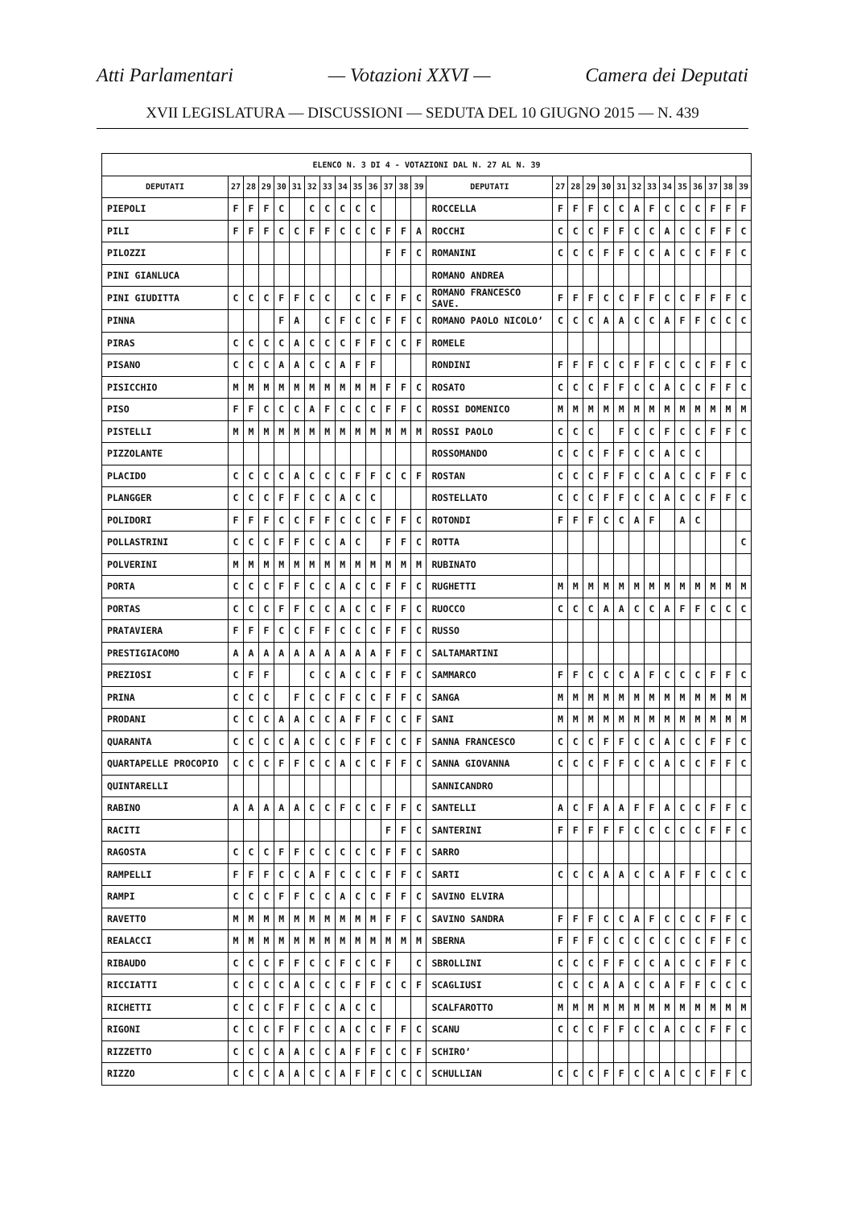Atti Parlamentari — Votazioni XXVI — Camera dei Deputati
XVII LEGISLATURA — DISCUSSIONI — SEDUTA DEL 10 GIUGNO 2015 — N. 439
| ELENCO N. 3 DI 4 - VOTAZIONI DAL N. 27 AL N. 39 | | | | | | | | | | | | | | | | | | | | | | | | | | | |
| --- | --- | --- | --- | --- | --- | --- | --- | --- | --- | --- | --- | --- | --- | --- | --- | --- | --- | --- | --- | --- | --- | --- | --- | --- | --- | --- | --- |
| DEPUTATI | 27 | 28 | 29 | 30 | 31 | 32 | 33 | 34 | 35 | 36 | 37 | 38 | 39 | DEPUTATI | 27 | 28 | 29 | 30 | 31 | 32 | 33 | 34 | 35 | 36 | 37 | 38 | 39 |
| PIEPOLI | F | F | F | C | | C | C | C | C | C | | | | ROCCELLA | F | F | F | C | C | A | F | C | C | C | F | F | F |
| PILI | F | F | F | C | C | F | F | C | C | C | F | F | A | ROCCHI | C | C | C | F | F | C | C | A | C | C | F | F | C |
| PILOZZI | | | | | | | | | | | F | F | C | ROMANINI | C | C | C | F | F | C | C | A | C | C | F | F | C |
| PINI GIANLUCA | | | | | | | | | | | | | | ROMANO ANDREA | | | | | | | | | | | | | |
| PINI GIUDITTA | C | C | C | F | F | C | C | | C | C | F | F | C | ROMANO FRANCESCO SAVE. | F | F | F | C | C | F | F | C | C | F | F | F | C |
| PINNA | | | | F | A | | C | F | C | C | F | F | C | ROMANO PAOLO NICOLO’ | C | C | C | A | A | C | C | A | F | F | C | C | C |
| PIRAS | C | C | C | C | A | C | C | C | F | F | C | C | F | ROMELE | | | | | | | | | | | | | |
| PISANO | C | C | C | A | A | C | C | A | F | F | | | | RONDINI | F | F | F | C | C | F | F | C | C | C | F | F | C |
| PISICCHIO | M | M | M | M | M | M | M | M | M | M | F | F | C | ROSATO | C | C | C | F | F | C | C | A | C | C | F | F | C |
| PISO | F | F | C | C | C | A | F | C | C | C | F | F | C | ROSSI DOMENICO | M | M | M | M | M | M | M | M | M | M | M | M | M |
| PISTELLI | M | M | M | M | M | M | M | M | M | M | M | M | M | ROSSI PAOLO | C | C | C | | F | C | C | F | C | C | F | F | C |
| PIZZOLANTE | | | | | | | | | | | | | | ROSSOMANDO | C | C | C | F | F | C | C | A | C | C | | | |
| PLACIDO | C | C | C | C | A | C | C | C | F | F | C | C | F | ROSTAN | C | C | C | F | F | C | C | A | C | C | F | F | C |
| PLANGGER | C | C | C | F | F | C | C | A | C | C | | | | ROSTELLATO | C | C | C | F | F | C | C | A | C | C | F | F | C |
| POLIDORI | F | F | F | C | C | F | F | C | C | C | F | F | C | ROTONDI | F | F | F | C | C | A | F | | A | C | | | |
| POLLASTRINI | C | C | C | F | F | C | C | A | C | | F | F | C | ROTTA | | | | | | | | | | | | | C |
| POLVERINI | M | M | M | M | M | M | M | M | M | M | M | M | M | RUBINATO | | | | | | | | | | | | | |
| PORTA | C | C | C | F | F | C | C | A | C | C | F | F | C | RUGHETTI | M | M | M | M | M | M | M | M | M | M | M | M | M |
| PORTAS | C | C | C | F | F | C | C | A | C | C | F | F | C | RUOCCO | C | C | C | A | A | C | C | A | F | F | C | C | C |
| PRATAVIERA | F | F | F | C | C | F | F | C | C | C | F | F | C | RUSSO | | | | | | | | | | | | | |
| PRESTIGIACOMO | A | A | A | A | A | A | A | A | A | A | F | F | C | SALTAMARTINI | | | | | | | | | | | | | |
| PREZIOSI | C | F | F | | | C | C | A | C | C | F | F | C | SAMMARCO | F | F | C | C | C | A | F | C | C | C | F | F | C |
| PRINA | C | C | C | | F | C | C | F | C | C | F | F | C | SANGA | M | M | M | M | M | M | M | M | M | M | M | M | M |
| PRODANI | C | C | C | A | A | C | C | A | F | F | C | C | F | SANI | M | M | M | M | M | M | M | M | M | M | M | M | M |
| QUARANTA | C | C | C | C | A | C | C | C | F | F | C | C | F | SANNA FRANCESCO | C | C | C | F | F | C | C | A | C | C | F | F | C |
| QUARTAPELLE PROCOPIO | C | C | C | F | F | C | C | A | C | C | F | F | C | SANNA GIOVANNA | C | C | C | F | F | C | C | A | C | C | F | F | C |
| QUINTARELLI | | | | | | | | | | | | | | SANNICANDRO | | | | | | | | | | | | | |
| RABINO | A | A | A | A | A | C | C | F | C | C | F | F | C | SANTELLI | A | C | F | A | A | F | F | A | C | C | F | F | C |
| RACITI | | | | | | | | | | | F | F | C | SANTERINI | F | F | F | F | F | C | C | C | C | C | F | F | C |
| RAGOSTA | C | C | C | F | F | C | C | C | C | C | F | F | C | SARRO | | | | | | | | | | | | | |
| RAMPELLI | F | F | F | C | C | A | F | C | C | C | F | F | C | SARTI | C | C | C | A | A | C | C | A | F | F | C | C | C |
| RAMPI | C | C | C | F | F | C | C | A | C | C | F | F | C | SAVINO ELVIRA | | | | | | | | | | | | | |
| RAVETTO | M | M | M | M | M | M | M | M | M | M | F | F | C | SAVINO SANDRA | F | F | F | C | C | A | F | C | C | C | F | F | C |
| REALACCI | M | M | M | M | M | M | M | M | M | M | M | M | M | SBERNA | F | F | F | C | C | C | C | C | C | C | F | F | C |
| RIBAUDO | C | C | C | F | F | C | C | F | C | C | F | | C | SBROLLINI | C | C | C | F | F | C | C | A | C | C | F | F | C |
| RICCIATTI | C | C | C | C | A | C | C | C | F | F | C | C | F | SCAGLIUSI | C | C | C | A | A | C | C | A | F | F | C | C | C |
| RICHETTI | C | C | C | F | F | C | C | A | C | C | | | | SCALFAROTTO | M | M | M | M | M | M | M | M | M | M | M | M | M |
| RIGONI | C | C | C | F | F | C | C | A | C | C | F | F | C | SCANU | C | C | C | F | F | C | C | A | C | C | F | F | C |
| RIZZETTO | C | C | C | A | A | C | C | A | F | F | C | C | F | SCHIRO’ | | | | | | | | | | | | | |
| RIZZO | C | C | C | A | A | C | C | A | F | F | C | C | C | SCHULLIAN | C | C | C | F | F | C | C | A | C | C | F | F | C |